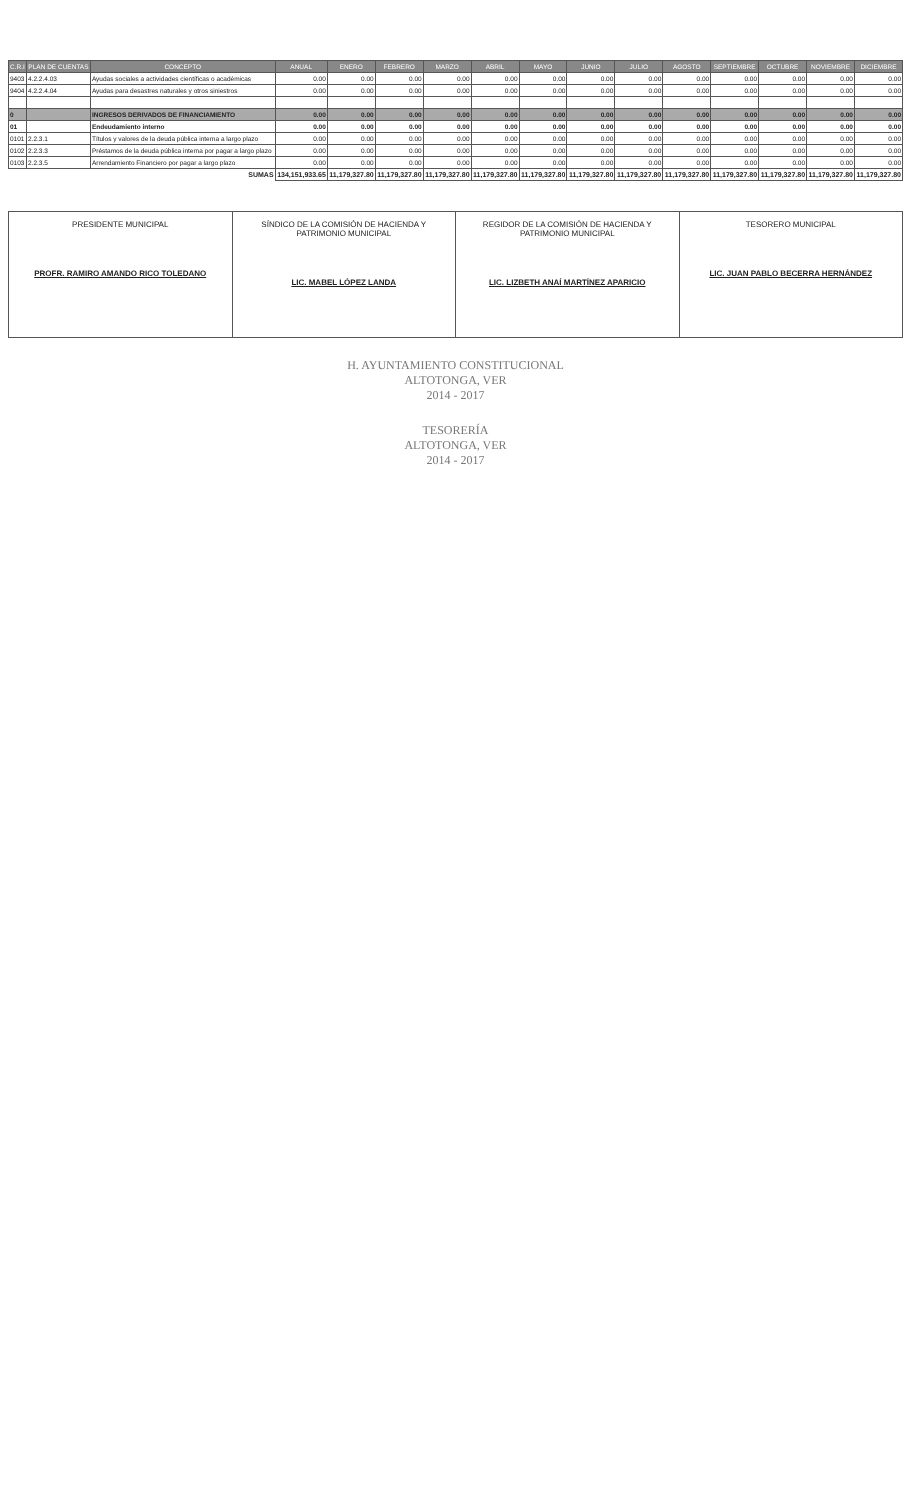| C.R.I | PLAN DE CUENTAS | CONCEPTO | ANUAL | ENERO | FEBRERO | MARZO | ABRIL | MAYO | JUNIO | JULIO | AGOSTO | SEPTIEMBRE | OCTUBRE | NOVIEMBRE | DICIEMBRE |
| --- | --- | --- | --- | --- | --- | --- | --- | --- | --- | --- | --- | --- | --- | --- | --- |
| 9403 | 4.2.2.4.03 | Ayudas sociales a actividades científicas o académicas | 0.00 | 0.00 | 0.00 | 0.00 | 0.00 | 0.00 | 0.00 | 0.00 | 0.00 | 0.00 | 0.00 | 0.00 | 0.00 |
| 9404 | 4.2.2.4.04 | Ayudas para desastres naturales y otros siniestros | 0.00 | 0.00 | 0.00 | 0.00 | 0.00 | 0.00 | 0.00 | 0.00 | 0.00 | 0.00 | 0.00 | 0.00 | 0.00 |
| 0 | | INGRESOS DERIVADOS DE FINANCIAMIENTO | 0.00 | 0.00 | 0.00 | 0.00 | 0.00 | 0.00 | 0.00 | 0.00 | 0.00 | 0.00 | 0.00 | 0.00 | 0.00 |
| 01 | | Endeudamiento interno | 0.00 | 0.00 | 0.00 | 0.00 | 0.00 | 0.00 | 0.00 | 0.00 | 0.00 | 0.00 | 0.00 | 0.00 | 0.00 |
| 0101 | 2.2.3.1 | Títulos y valores de la deuda pública interna a largo plazo | 0.00 | 0.00 | 0.00 | 0.00 | 0.00 | 0.00 | 0.00 | 0.00 | 0.00 | 0.00 | 0.00 | 0.00 | 0.00 |
| 0102 | 2.2.3.3 | Préstamos de la deuda pública interna por pagar a largo plazo | 0.00 | 0.00 | 0.00 | 0.00 | 0.00 | 0.00 | 0.00 | 0.00 | 0.00 | 0.00 | 0.00 | 0.00 | 0.00 |
| 0103 | 2.2.3.5 | Arrendamiento Financiero por pagar a largo plazo | 0.00 | 0.00 | 0.00 | 0.00 | 0.00 | 0.00 | 0.00 | 0.00 | 0.00 | 0.00 | 0.00 | 0.00 | 0.00 |
| SUMAS | | | 134,151,933.65 | 11,179,327.80 | 11,179,327.80 | 11,179,327.80 | 11,179,327.80 | 11,179,327.80 | 11,179,327.80 | 11,179,327.80 | 11,179,327.80 | 11,179,327.80 | 11,179,327.80 | 11,179,327.80 | 11,179,327.80 |
PRESIDENTE MUNICIPAL
PROFR. RAMIRO AMANDO RICO TOLEDANO
SÍNDICO DE LA COMISIÓN DE HACIENDA Y PATRIMONIO MUNICIPAL
LIC. MABEL LÓPEZ LANDA
REGIDOR DE LA COMISIÓN DE HACIENDA Y PATRIMONIO MUNICIPAL
LIC. LIZBETH ANAÍ MARTÍNEZ APARICIO
TESORERO MUNICIPAL
LIC. JUAN PABLO BECERRA HERNÁNDEZ
H. AYUNTAMIENTO CONSTITUCIONAL
ALTOTONGA, VER
2014 - 2017
TESORERÍA
ALTOTONGA, VER
2014 - 2017